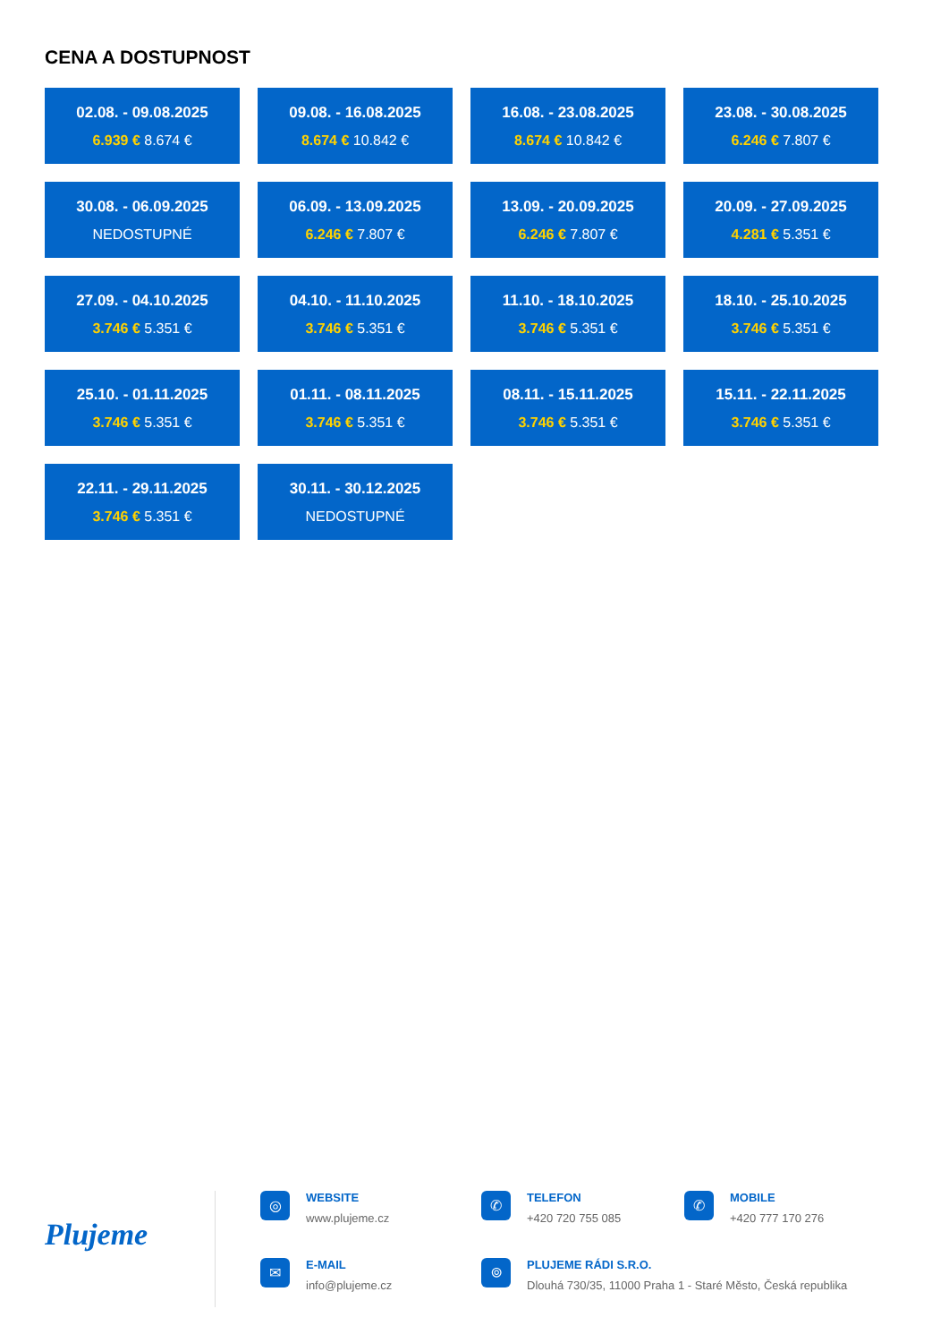CENA A DOSTUPNOST
02.08. - 09.08.2025
6.939 € 8.674 €
09.08. - 16.08.2025
8.674 € 10.842 €
16.08. - 23.08.2025
8.674 € 10.842 €
23.08. - 30.08.2025
6.246 € 7.807 €
30.08. - 06.09.2025
NEDOSTUPNÉ
06.09. - 13.09.2025
6.246 € 7.807 €
13.09. - 20.09.2025
6.246 € 7.807 €
20.09. - 27.09.2025
4.281 € 5.351 €
27.09. - 04.10.2025
3.746 € 5.351 €
04.10. - 11.10.2025
3.746 € 5.351 €
11.10. - 18.10.2025
3.746 € 5.351 €
18.10. - 25.10.2025
3.746 € 5.351 €
25.10. - 01.11.2025
3.746 € 5.351 €
01.11. - 08.11.2025
3.746 € 5.351 €
08.11. - 15.11.2025
3.746 € 5.351 €
15.11. - 22.11.2025
3.746 € 5.351 €
22.11. - 29.11.2025
3.746 € 5.351 €
30.11. - 30.12.2025
NEDOSTUPNÉ
Plujeme
◎
WEBSITE
www.plujeme.cz
✆
TELEFON
+420 720 755 085
✆
MOBILE
+420 777 170 276
✉
E-MAIL
info@plujeme.cz
⌾
PLUJEME RÁDI S.R.O.
Dlouhá 730/35, 11000 Praha 1 - Staré Město, Česká republika